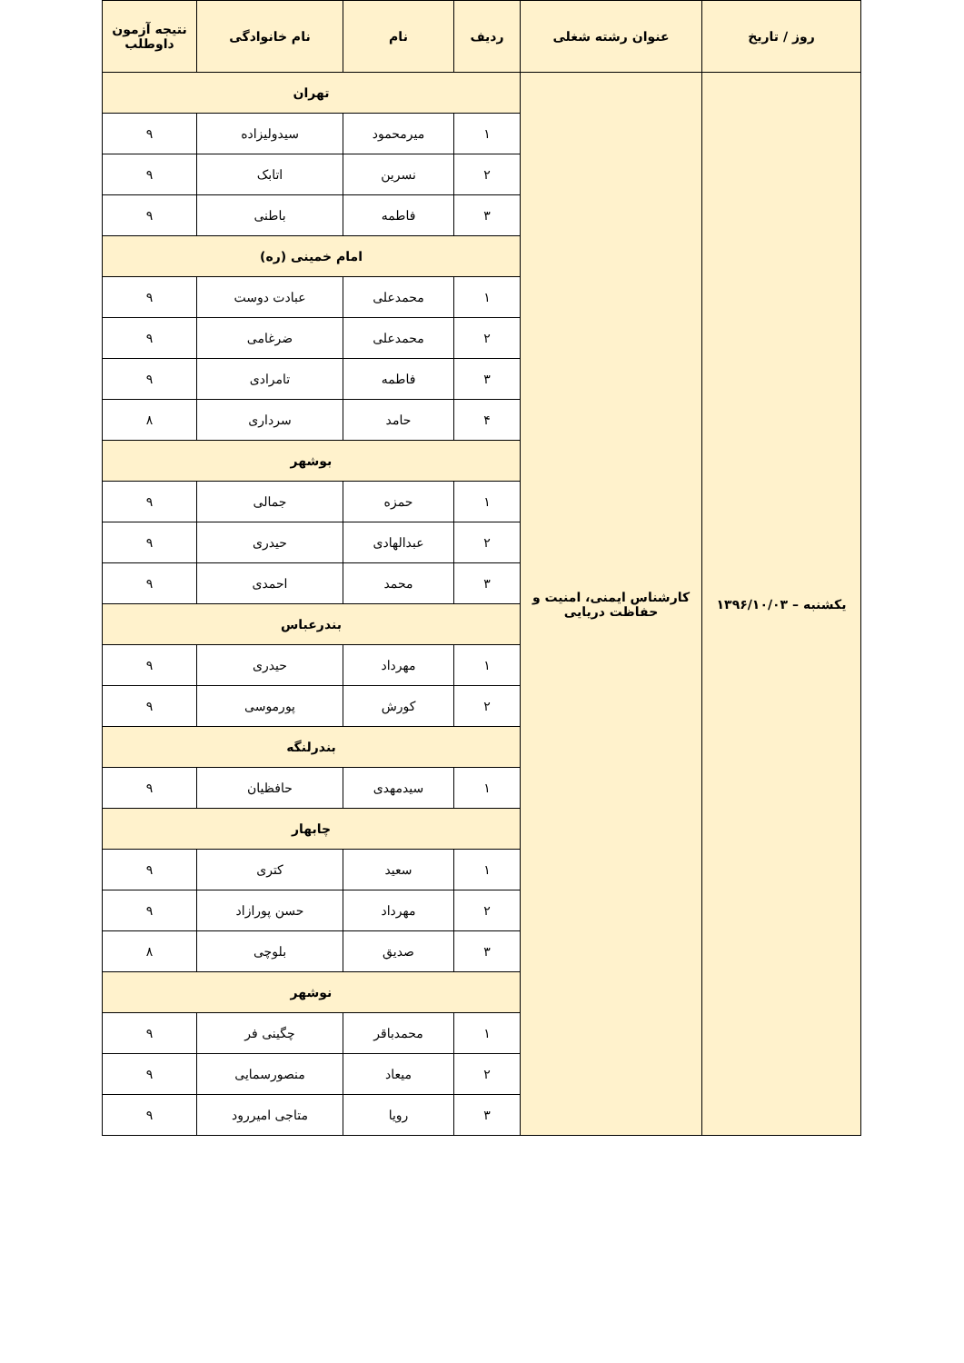| روز / تاریخ | عنوان رشته شغلی | ردیف | نام | نام خانوادگی | نتیجه آزمون داوطلب |
| --- | --- | --- | --- | --- | --- |
| یکشنبه – ۱۳۹۶/۱۰/۰۳ | کارشناس ایمنی، امنیت و حفاظت دریایی | تهران | | | |
| | | ۱ | میرمحمود | سیدولیزاده | ۹ |
| | | ۲ | نسرین | اتابک | ۹ |
| | | ۳ | فاطمه | باطنی | ۹ |
| | | امام خمینی (ره) | | | |
| | | ۱ | محمدعلی | عبادت دوست | ۹ |
| | | ۲ | محمدعلی | ضرغامی | ۹ |
| | | ۳ | فاطمه | تامرادی | ۹ |
| | | ۴ | حامد | سرداری | ۸ |
| | | بوشهر | | | |
| | | ۱ | حمزه | جمالی | ۹ |
| | | ۲ | عبدالهادی | حیدری | ۹ |
| | | ۳ | محمد | احمدی | ۹ |
| | | بندرعباس | | | |
| | | ۱ | مهرداد | حیدری | ۹ |
| | | ۲ | کورش | پورموسی | ۹ |
| | | بندرلنگه | | | |
| | | ۱ | سیدمهدی | حافظیان | ۹ |
| | | چابهار | | | |
| | | ۱ | سعید | کتری | ۹ |
| | | ۲ | مهرداد | حسن پورازاد | ۹ |
| | | ۳ | صدیق | بلوچی | ۸ |
| | | نوشهر | | | |
| | | ۱ | محمدباقر | چگینی فر | ۹ |
| | | ۲ | میعاد | منصورسمایی | ۹ |
| | | ۳ | رویا | متاجی امیررود | ۹ |